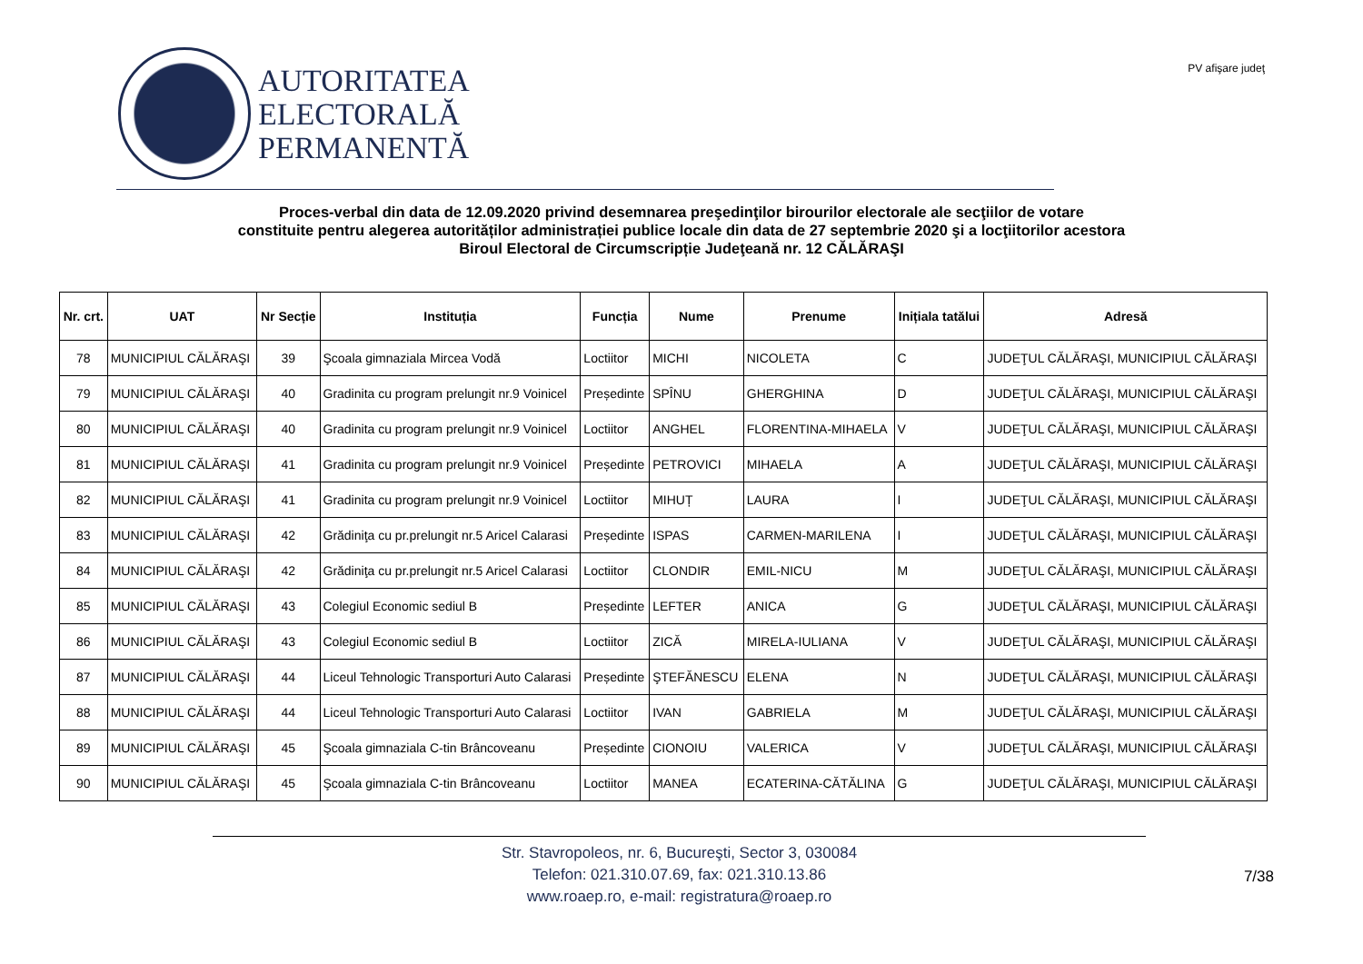AUTORITATEA
ELECTORALĂ
PERMANENTĂ
PV afişare judeţ
Proces-verbal din data de 12.09.2020 privind desemnarea preşedinţilor birourilor electorale ale secţiilor de votare
constituite pentru alegerea autorităților administrației publice locale din data de 27 septembrie 2020 şi a locţiitorilor acestora
Biroul Electoral de Circumscripție Judeţeană nr. 12 CĂLĂRAŞI
| Nr. crt. | UAT | Nr Secție | Instituția | Funcția | Nume | Prenume | Inițiala tatălui | Adresă |
| --- | --- | --- | --- | --- | --- | --- | --- | --- |
| 78 | MUNICIPIUL CĂLĂRAŞI | 39 | Şcoala gimnaziala Mircea Vodă | Loctiitor | MICHI | NICOLETA | C | JUDEŢUL CĂLĂRAŞI, MUNICIPIUL CĂLĂRAŞI |
| 79 | MUNICIPIUL CĂLĂRAŞI | 40 | Gradinita cu program prelungit nr.9 Voinicel | Președinte | SPÎNU | GHERGHINA | D | JUDEŢUL CĂLĂRAŞI, MUNICIPIUL CĂLĂRAŞI |
| 80 | MUNICIPIUL CĂLĂRAŞI | 40 | Gradinita cu program prelungit nr.9 Voinicel | Loctiitor | ANGHEL | FLORENTINA-MIHAELA | V | JUDEŢUL CĂLĂRAŞI, MUNICIPIUL CĂLĂRAŞI |
| 81 | MUNICIPIUL CĂLĂRAŞI | 41 | Gradinita cu program prelungit nr.9 Voinicel | Președinte | PETROVICI | MIHAELA | A | JUDEŢUL CĂLĂRAŞI, MUNICIPIUL CĂLĂRAŞI |
| 82 | MUNICIPIUL CĂLĂRAŞI | 41 | Gradinita cu program prelungit nr.9 Voinicel | Loctiitor | MIHUȚ | LAURA | I | JUDEŢUL CĂLĂRAŞI, MUNICIPIUL CĂLĂRAŞI |
| 83 | MUNICIPIUL CĂLĂRAŞI | 42 | Grădiniţa cu pr.prelungit nr.5 Aricel Calarasi | Președinte | ISPAS | CARMEN-MARILENA | I | JUDEŢUL CĂLĂRAŞI, MUNICIPIUL CĂLĂRAŞI |
| 84 | MUNICIPIUL CĂLĂRAŞI | 42 | Grădiniţa cu pr.prelungit nr.5 Aricel Calarasi | Loctiitor | CLONDIR | EMIL-NICU | M | JUDEŢUL CĂLĂRAŞI, MUNICIPIUL CĂLĂRAŞI |
| 85 | MUNICIPIUL CĂLĂRAŞI | 43 | Colegiul Economic sediul B | Președinte | LEFTER | ANICA | G | JUDEŢUL CĂLĂRAŞI, MUNICIPIUL CĂLĂRAŞI |
| 86 | MUNICIPIUL CĂLĂRAŞI | 43 | Colegiul Economic sediul B | Loctiitor | ZICĂ | MIRELA-IULIANA | V | JUDEŢUL CĂLĂRAŞI, MUNICIPIUL CĂLĂRAŞI |
| 87 | MUNICIPIUL CĂLĂRAŞI | 44 | Liceul Tehnologic Transporturi Auto Calarasi | Președinte | ŞTEFĂNESCU | ELENA | N | JUDEŢUL CĂLĂRAŞI, MUNICIPIUL CĂLĂRAŞI |
| 88 | MUNICIPIUL CĂLĂRAŞI | 44 | Liceul Tehnologic Transporturi Auto Calarasi | Loctiitor | IVAN | GABRIELA | M | JUDEŢUL CĂLĂRAŞI, MUNICIPIUL CĂLĂRAŞI |
| 89 | MUNICIPIUL CĂLĂRAŞI | 45 | Şcoala gimnaziala C-tin Brâncoveanu | Președinte | CIONOIU | VALERICA | V | JUDEŢUL CĂLĂRAŞI, MUNICIPIUL CĂLĂRAŞI |
| 90 | MUNICIPIUL CĂLĂRAŞI | 45 | Şcoala gimnaziala C-tin Brâncoveanu | Loctiitor | MANEA | ECATERINA-CĂTĂLINA | G | JUDEŢUL CĂLĂRAŞI, MUNICIPIUL CĂLĂRAŞI |
Str. Stavropoleos, nr. 6, Bucureşti, Sector 3, 030084
Telefon: 021.310.07.69, fax: 021.310.13.86
www.roaep.ro, e-mail: registratura@roaep.ro
7/38